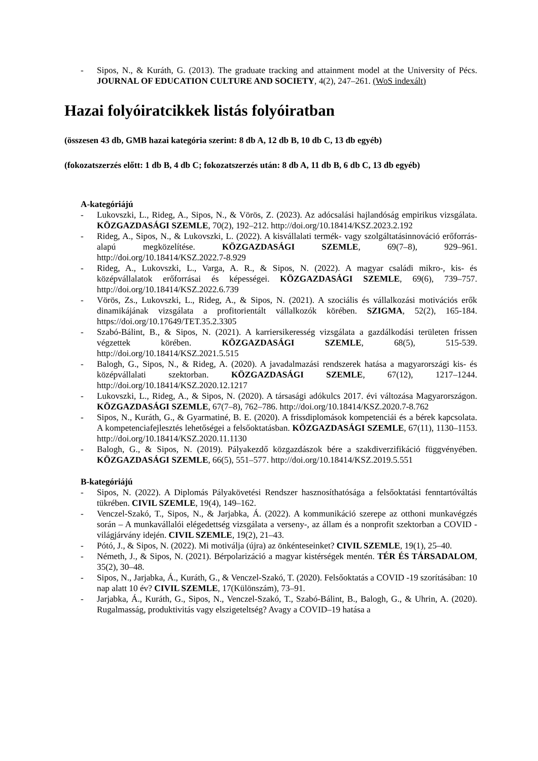- Sipos, N., & Kuráth, G. (2013). The graduate tracking and attainment model at the University of Pécs. JOURNAL OF EDUCATION CULTURE AND SOCIETY, 4(2), 247–261. (WoS indexált)
Hazai folyóiratcikkek listás folyóiratban
(összesen 43 db, GMB hazai kategória szerint: 8 db A, 12 db B, 10 db C, 13 db egyéb)
(fokozatszerzés előtt: 1 db B, 4 db C; fokozatszerzés után: 8 db A, 11 db B, 6 db C, 13 db egyéb)
A-kategóriájú
- Lukovszki, L., Rideg, A., Sipos, N., & Vörös, Z. (2023). Az adócsalási hajlandóság empirikus vizsgálata. KÖZGAZDASÁGI SZEMLE, 70(2), 192–212. http://doi.org/10.18414/KSZ.2023.2.192
- Rideg, A., Sipos, N., & Lukovszki, L. (2022). A kisvállalati termék- vagy szolgáltatásinnováció erőforrás-alapú megközelítése. KÖZGAZDASÁGI SZEMLE, 69(7–8), 929–961. http://doi.org/10.18414/KSZ.2022.7-8.929
- Rideg, A., Lukovszki, L., Varga, A. R., & Sipos, N. (2022). A magyar családi mikro-, kis- és középvállalatok erőforrásai és képességei. KÖZGAZDASÁGI SZEMLE, 69(6), 739–757. http://doi.org/10.18414/KSZ.2022.6.739
- Vörös, Zs., Lukovszki, L., Rideg, A., & Sipos, N. (2021). A szociális és vállalkozási motivációs erők dinamikájának vizsgálata a profitorientált vállalkozók körében. SZIGMA, 52(2), 165-184. https://doi.org/10.17649/TET.35.2.3305
- Szabó-Bálint, B., & Sipos, N. (2021). A karriersikeresség vizsgálata a gazdálkodási területen frissen végzettek körében. KÖZGAZDASÁGI SZEMLE, 68(5), 515-539. http://doi.org/10.18414/KSZ.2021.5.515
- Balogh, G., Sipos, N., & Rideg, A. (2020). A javadalmazási rendszerek hatása a magyarországi kis- és középvállalati szektorban. KÖZGAZDASÁGI SZEMLE, 67(12), 1217–1244. http://doi.org/10.18414/KSZ.2020.12.1217
- Lukovszki, L., Rideg, A., & Sipos, N. (2020). A társasági adókulcs 2017. évi változása Magyarországon. KÖZGAZDASÁGI SZEMLE, 67(7–8), 762–786. http://doi.org/10.18414/KSZ.2020.7-8.762
- Sipos, N., Kuráth, G., & Gyarmatiné, B. E. (2020). A frissdiplomások kompetenciái és a bérek kapcsolata. A kompetenciafejlesztés lehetőségei a felsőoktatásban. KÖZGAZDASÁGI SZEMLE, 67(11), 1130–1153. http://doi.org/10.18414/KSZ.2020.11.1130
- Balogh, G., & Sipos, N. (2019). Pályakezdő közgazdászok bére a szakdiverzifikáció függvényében. KÖZGAZDASÁGI SZEMLE, 66(5), 551–577. http://doi.org/10.18414/KSZ.2019.5.551
B-kategóriájú
- Sipos, N. (2022). A Diplomás Pályakövetési Rendszer hasznosíthatósága a felsőoktatási fenntartóváltás tükrében. CIVIL SZEMLE, 19(4), 149–162.
- Venczel-Szakó, T., Sipos, N., & Jarjabka, Á. (2022). A kommunikáció szerepe az otthoni munkavégzés során – A munkavállalói elégedettség vizsgálata a verseny-, az állam és a nonprofit szektorban a COVID -világjárvány idején. CIVIL SZEMLE, 19(2), 21–43.
- Pótó, J., & Sipos, N. (2022). Mi motiválja (újra) az önkénteseinket? CIVIL SZEMLE, 19(1), 25–40.
- Németh, J., & Sipos, N. (2021). Bérpolarizáció a magyar kistérségek mentén. TÉR ÉS TÁRSADALOM, 35(2), 30–48.
- Sipos, N., Jarjabka, Á., Kuráth, G., & Venczel-Szakó, T. (2020). Felsőoktatás a COVID -19 szorításában: 10 nap alatt 10 év? CIVIL SZEMLE, 17(Különszám), 73–91.
- Jarjabka, Á., Kuráth, G., Sipos, N., Venczel-Szakó, T., Szabó-Bálint, B., Balogh, G., & Uhrin, A. (2020). Rugalmasság, produktivitás vagy elszigeteltség? Avagy a COVID–19 hatása a